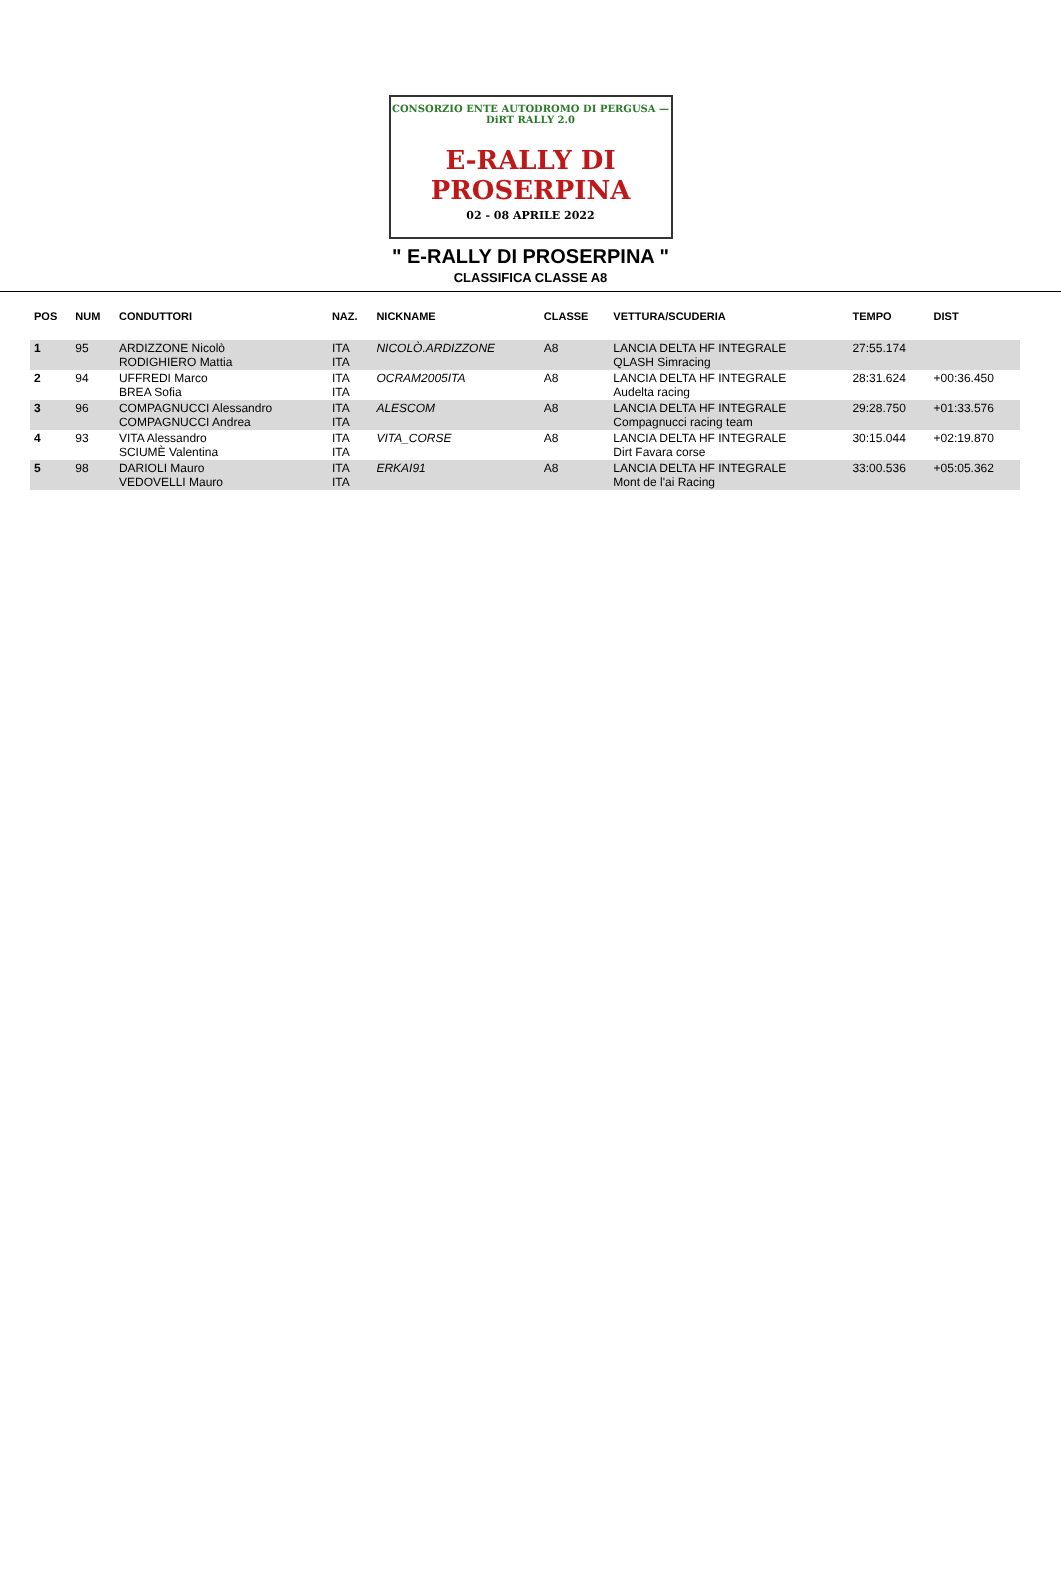CONSORZIO ENTE AUTODROMO DI PERGUSA — DiRT RALLY 2.0
E-RALLY DI
PROSERPINA
02 - 08 APRILE 2022
" E-RALLY DI PROSERPINA "
CLASSIFICA CLASSE A8
| POS | NUM | CONDUTTORI | NAZ. | NICKNAME | CLASSE | VETTURA/SCUDERIA | TEMPO | DIST |
| --- | --- | --- | --- | --- | --- | --- | --- | --- |
| 1 | 95 | ARDIZZONE Nicolò RODIGHIERO Mattia | ITA ITA | NICOLÒ.ARDIZZONE | A8 | LANCIA DELTA HF INTEGRALE QLASH Simracing | 27:55.174 | |
| 2 | 94 | UFFREDI Marco BREA Sofia | ITA ITA | OCRAM2005ITA | A8 | LANCIA DELTA HF INTEGRALE Audelta racing | 28:31.624 | +00:36.450 |
| 3 | 96 | COMPAGNUCCI Alessandro COMPAGNUCCI Andrea | ITA ITA | ALESCOM | A8 | LANCIA DELTA HF INTEGRALE Compagnucci racing team | 29:28.750 | +01:33.576 |
| 4 | 93 | VITA Alessandro SCIUMÈ Valentina | ITA ITA | VITA_CORSE | A8 | LANCIA DELTA HF INTEGRALE Dirt Favara corse | 30:15.044 | +02:19.870 |
| 5 | 98 | DARIOLI Mauro VEDOVELLI Mauro | ITA ITA | ERKAI91 | A8 | LANCIA DELTA HF INTEGRALE Mont de l'ai Racing | 33:00.536 | +05:05.362 |